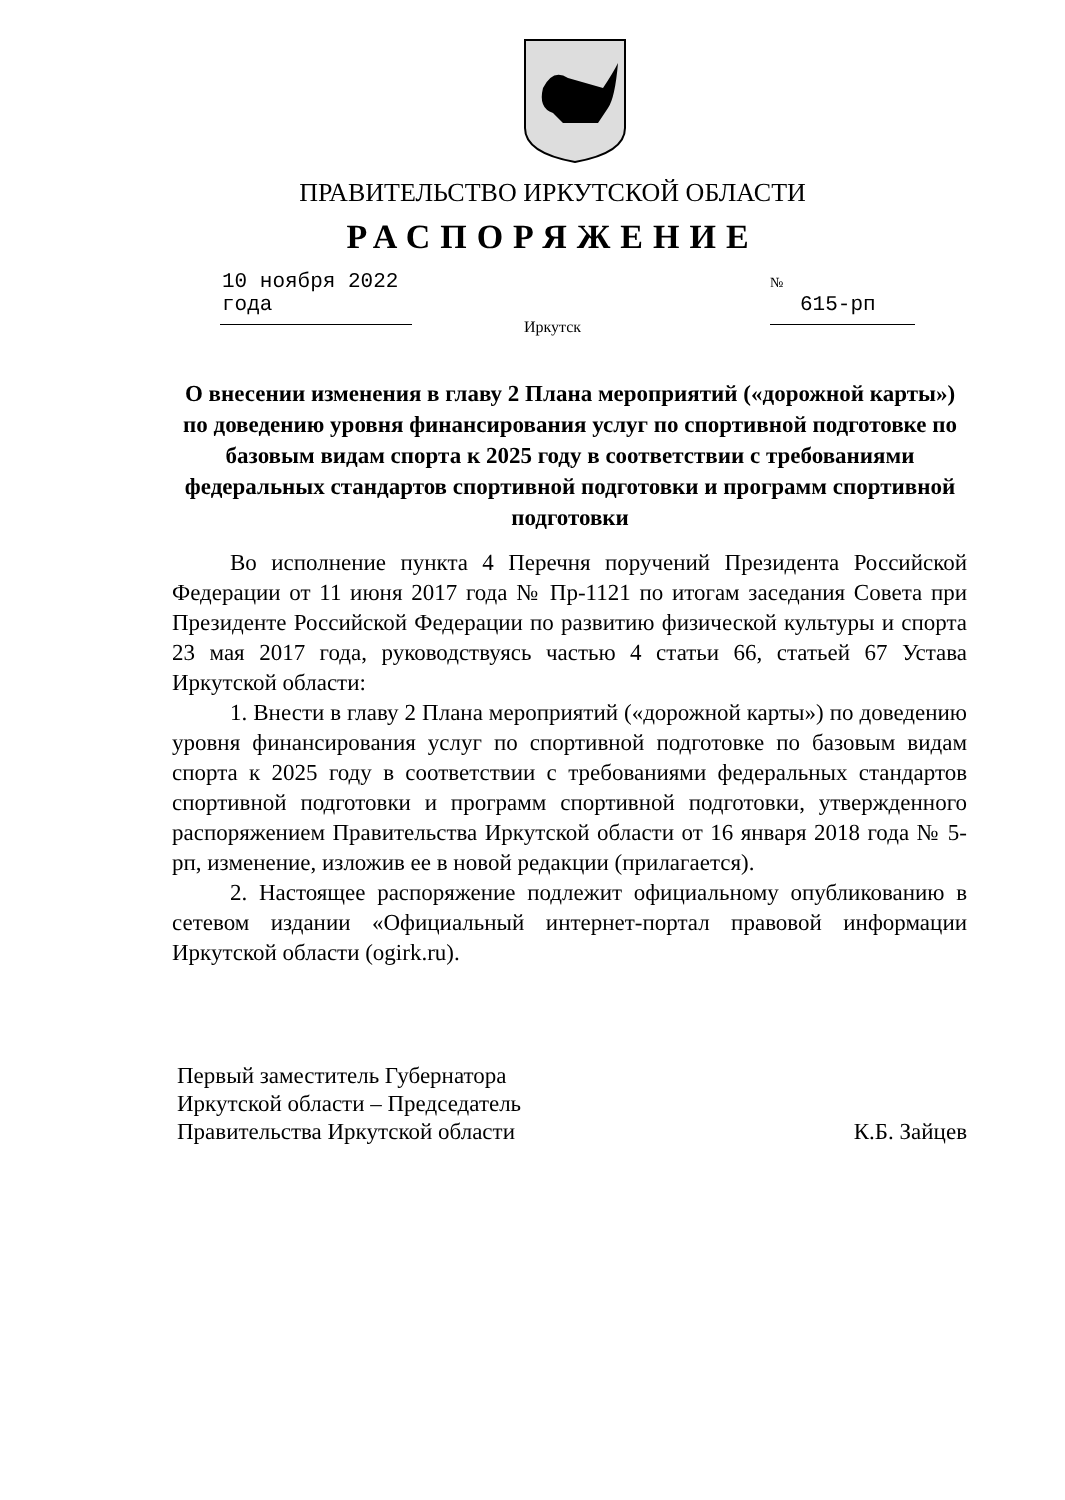ПРАВИТЕЛЬСТВО ИРКУТСКОЙ ОБЛАСТИ
РАСПОРЯЖЕНИЕ
10 ноября 2022 года
№ 615-рп
Иркутск
О внесении изменения в главу 2 Плана мероприятий («дорожной карты») по доведению уровня финансирования услуг по спортивной подготовке по базовым видам спорта к 2025 году в соответствии с требованиями федеральных стандартов спортивной подготовки и программ спортивной подготовки
Во исполнение пункта 4 Перечня поручений Президента Российской Федерации от 11 июня 2017 года № Пр-1121 по итогам заседания Совета при Президенте Российской Федерации по развитию физической культуры и спорта 23 мая 2017 года, руководствуясь частью 4 статьи 66, статьей 67 Устава Иркутской области:
1. Внести в главу 2 Плана мероприятий («дорожной карты») по доведению уровня финансирования услуг по спортивной подготовке по базовым видам спорта к 2025 году в соответствии с требованиями федеральных стандартов спортивной подготовки и программ спортивной подготовки, утвержденного распоряжением Правительства Иркутской области от 16 января 2018 года № 5-рп, изменение, изложив ее в новой редакции (прилагается).
2. Настоящее распоряжение подлежит официальному опубликованию в сетевом издании «Официальный интернет-портал правовой информации Иркутской области (ogirk.ru).
Первый заместитель Губернатора
Иркутской области – Председатель
Правительства Иркутской области
К.Б. Зайцев